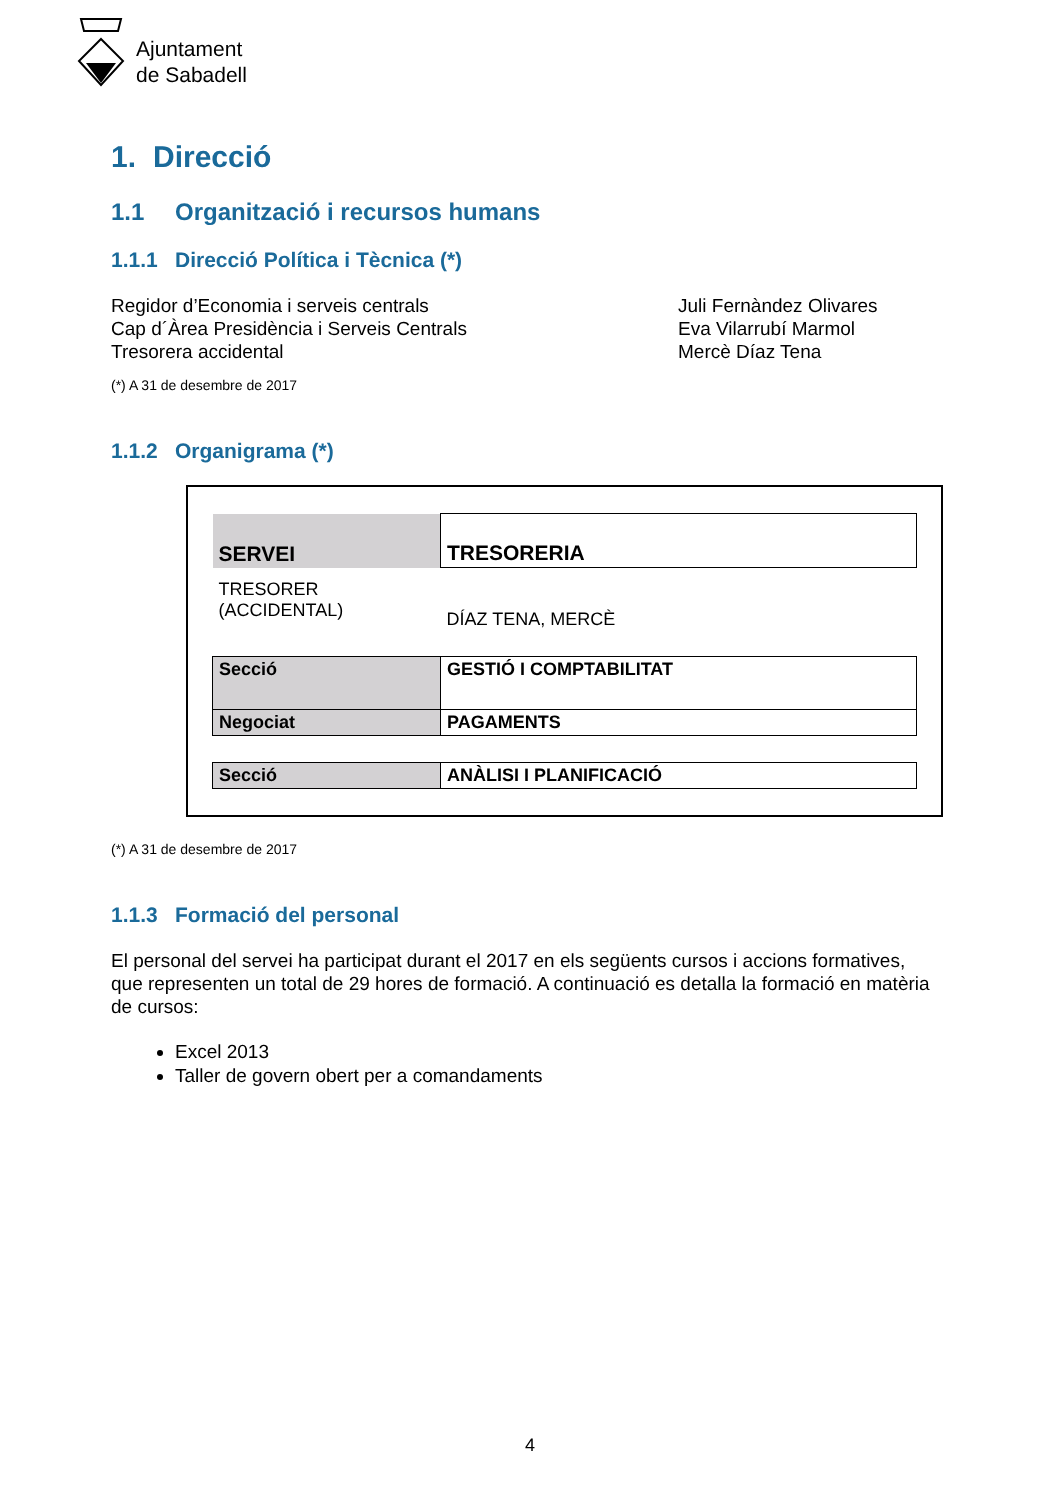Ajuntament
de Sabadell
1. Direcció
1.1 Organització i recursos humans
1.1.1 Direcció Política i Tècnica (*)
Regidor d’Economia i serveis centrals
Cap d´Àrea Presidència i Serveis Centrals
Tresorera accidental
Juli Fernàndez Olivares
Eva Vilarrubí Marmol
Mercè Díaz Tena
(*) A 31 de desembre de 2017
1.1.2 Organigrama (*)
| SERVEI | TRESORERIA |
| TRESORER (ACCIDENTAL) | DÍAZ TENA, MERCÈ |
| Secció | GESTIÓ I COMPTABILITAT |
| Negociat | PAGAMENTS |
| Secció | ANÀLISI I PLANIFICACIÓ |
(*) A 31 de desembre de 2017
1.1.3 Formació del personal
El personal del servei ha participat durant el 2017 en els següents cursos i accions formatives, que representen un total de 29 hores de formació. A continuació es detalla la formació en matèria de cursos:
Excel 2013
Taller de govern obert per a comandaments
4